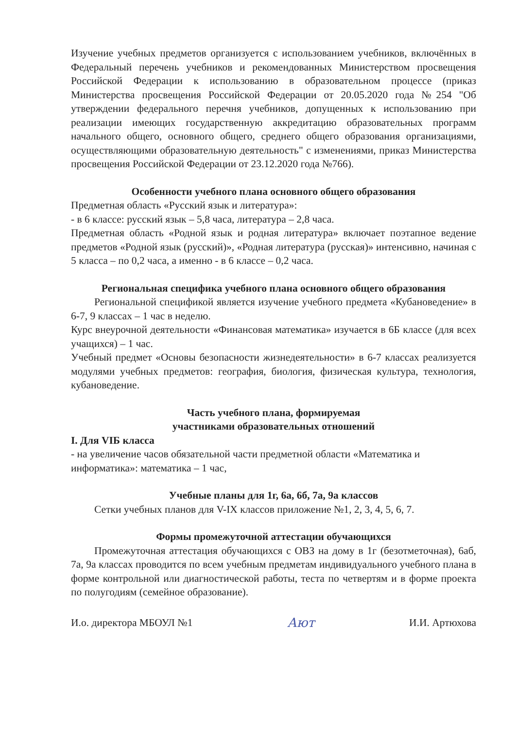Изучение учебных предметов организуется с использованием учебников, включённых в Федеральный перечень учебников и рекомендованных Министерством просвещения Российской Федерации к использованию в образовательном процессе (приказ Министерства просвещения Российской Федерации от 20.05.2020 года №254 "Об утверждении федерального перечня учебников, допущенных к использованию при реализации имеющих государственную аккредитацию образовательных программ начального общего, основного общего, среднего общего образования организациями, осуществляющими образовательную деятельность" с изменениями, приказ Министерства просвещения Российской Федерации от 23.12.2020 года №766).
Особенности учебного плана основного общего образования
Предметная область «Русский язык и литература»:
- в 6 классе: русский язык – 5,8 часа, литература – 2,8 часа.
Предметная область «Родной язык и родная литература» включает поэтапное ведение предметов «Родной язык (русский)», «Родная литература (русская)» интенсивно, начиная с 5 класса – по 0,2 часа, а именно - в 6 классе – 0,2 часа.
Региональная специфика учебного плана основного общего образования
Региональной спецификой является изучение учебного предмета «Кубановедение» в 6-7, 9 классах – 1 час в неделю.
Курс внеурочной деятельности «Финансовая математика» изучается в 6Б классе (для всех учащихся) – 1 час.
Учебный предмет «Основы безопасности жизнедеятельности» в 6-7 классах реализуется модулями учебных предметов: география, биология, физическая культура, технология, кубановедение.
Часть учебного плана, формируемая
участниками образовательных отношений
I. Для VIБ класса
- на увеличение часов обязательной части предметной области «Математика и информатика»: математика – 1 час,
Учебные планы для 1г, 6а, 6б, 7а, 9а классов
Сетки учебных планов для V-IX классов приложение №1, 2, 3, 4, 5, 6, 7.
Формы промежуточной аттестации обучающихся
Промежуточная аттестация обучающихся с ОВЗ на дому в 1г (безотметочная), 6аб, 7а, 9а классах проводится по всем учебным предметам индивидуального учебного плана в форме контрольной или диагностической работы, теста по четвертям и в форме проекта по полугодиям (семейное образование).
И.о. директора МБОУЛ №1 Ают И.И. Артюхова